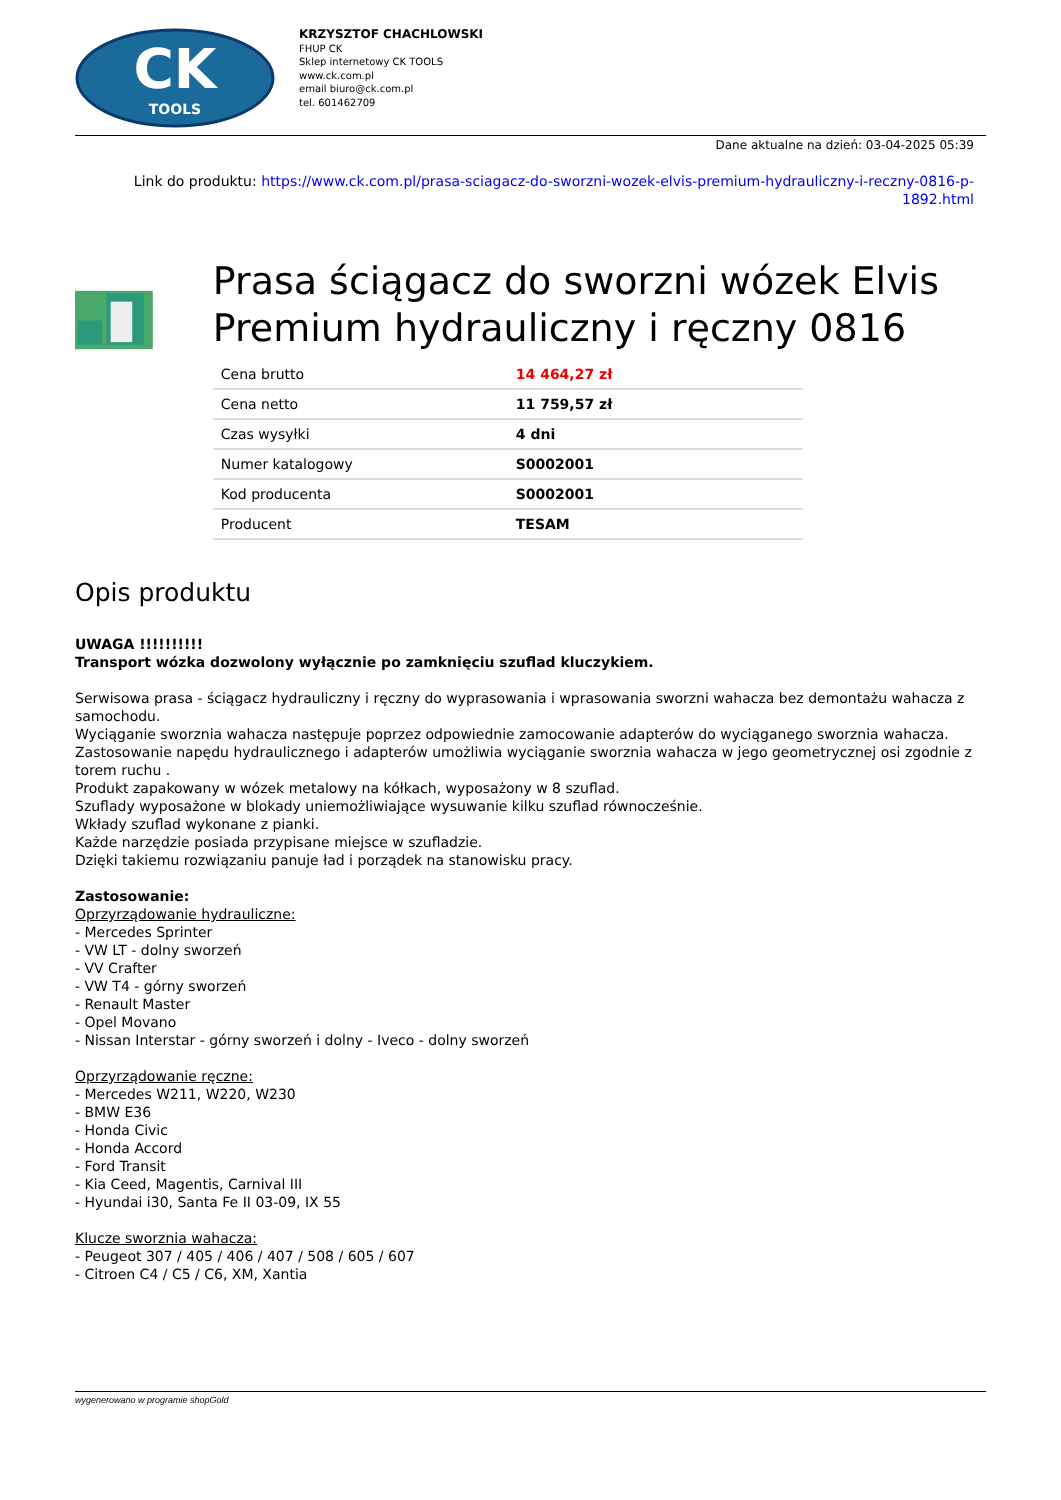CK
TOOLS
KRZYSZTOF CHACHLOWSKI
FHUP CK
Sklep internetowy CK TOOLS
www.ck.com.pl
email biuro@ck.com.pl
tel. 601462709
Dane aktualne na dzień: 03-04-2025 05:39
Link do produktu: https://www.ck.com.pl/prasa-sciagacz-do-sworzni-wozek-elvis-premium-hydrauliczny-i-reczny-0816-p-1892.html
Prasa ściągacz do sworzni wózek Elvis Premium hydrauliczny i ręczny 0816
| Cena brutto | 14 464,27 zł |
| Cena netto | 11 759,57 zł |
| Czas wysyłki | 4 dni |
| Numer katalogowy | S0002001 |
| Kod producenta | S0002001 |
| Producent | TESAM |
Opis produktu
UWAGA !!!!!!!!!!
Transport wózka dozwolony wyłącznie po zamknięciu szuflad kluczykiem.
Serwisowa prasa - ściągacz hydrauliczny i ręczny do wyprasowania i wprasowania sworzni wahacza bez demontażu wahacza z samochodu.
Wyciąganie sworznia wahacza następuje poprzez odpowiednie zamocowanie adapterów do wyciąganego sworznia wahacza.
Zastosowanie napędu hydraulicznego i adapterów umożliwia wyciąganie sworznia wahacza w jego geometrycznej osi zgodnie z torem ruchu .
Produkt zapakowany w wózek metalowy na kółkach, wyposażony w 8 szuflad.
Szuflady wyposażone w blokady uniemożliwiające wysuwanie kilku szuflad równocześnie.
Wkłady szuflad wykonane z pianki.
Każde narzędzie posiada przypisane miejsce w szufladzie.
Dzięki takiemu rozwiązaniu panuje ład i porządek na stanowisku pracy.
Zastosowanie:
Oprzyrządowanie hydrauliczne:
- Mercedes Sprinter
- VW LT - dolny sworzeń
- VV Crafter
- VW T4 - górny sworzeń
- Renault Master
- Opel Movano
- Nissan Interstar - górny sworzeń i dolny - Iveco - dolny sworzeń
Oprzyrządowanie ręczne:
- Mercedes W211, W220, W230
- BMW E36
- Honda Civic
- Honda Accord
- Ford Transit
- Kia Ceed, Magentis, Carnival III
- Hyundai i30, Santa Fe II 03-09, IX 55
Klucze sworznia wahacza:
- Peugeot 307 / 405 / 406 / 407 / 508 / 605 / 607
- Citroen C4 / C5 / C6, XM, Xantia
wygenerowano w programie shopGold